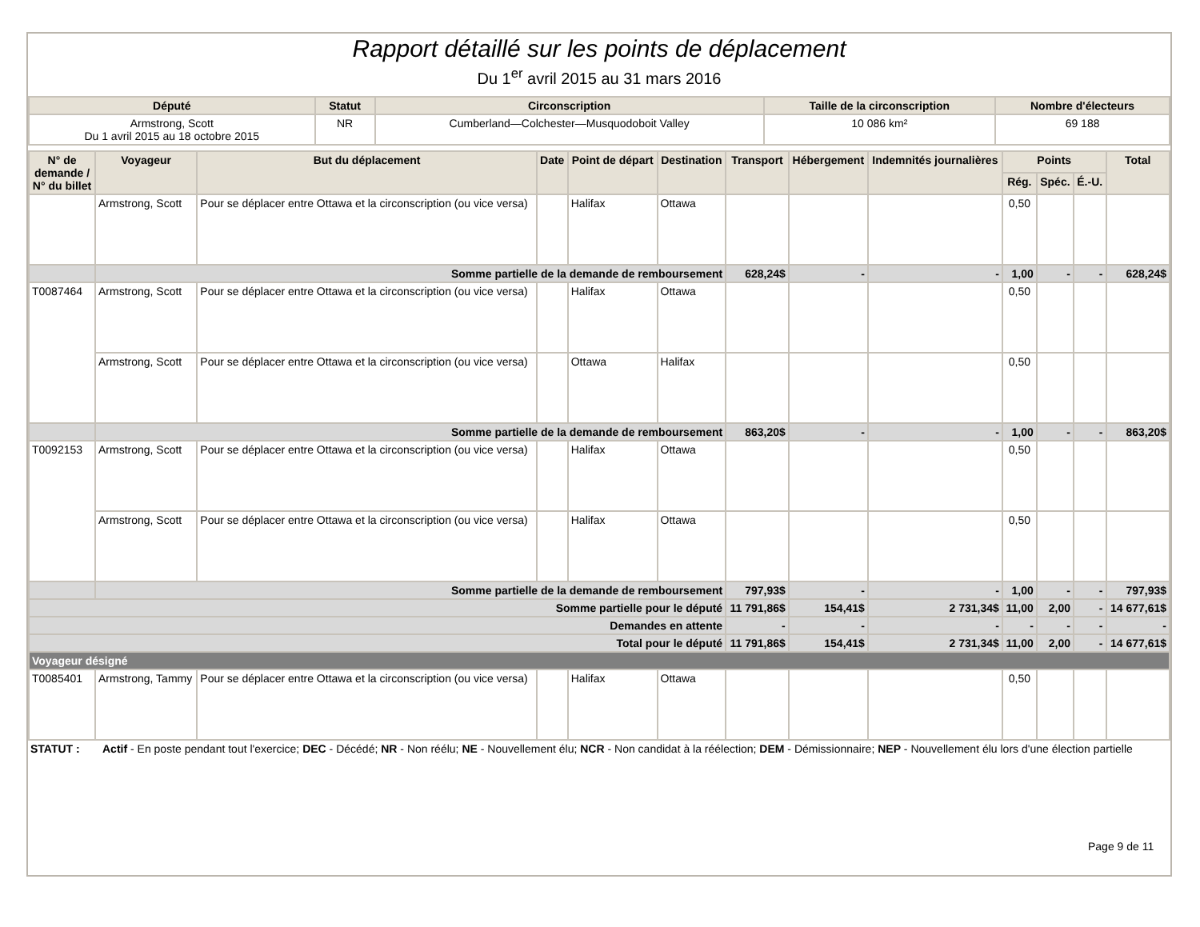Rapport détaillé sur les points de déplacement
Du 1<sup>er</sup> avril 2015 au 31 mars 2016
| Député | Statut | Circonscription | Taille de la circonscription | Nombre d'électeurs |
| --- | --- | --- | --- | --- |
| Armstrong, Scott Du 1 avril 2015 au 18 octobre 2015 | NR | Cumberland—Colchester—Musquodoboit Valley | 10 086 km² | 69 188 |
| N° de demande / N° du billet | Voyageur | But du déplacement | Date | Point de départ | Destination | Transport | Hébergement | Indemnités journalières | Points | | | Total |
| --- | --- | --- | --- | --- | --- | --- | --- | --- | --- | --- | --- | --- |
| | | | | | | | | | Rég. | Spéc. | É.-U. | |
| | Armstrong, Scott | Pour se déplacer entre Ottawa et la circonscription (ou vice versa) | | Halifax | Ottawa | | | | 0,50 | | | |
| | Somme partielle de la demande de remboursement | | | | | 628,24$ | - | - | 1,00 | - | - | 628,24$ |
| T0087464 | Armstrong, Scott | Pour se déplacer entre Ottawa et la circonscription (ou vice versa) | | Halifax | Ottawa | | | | 0,50 | | | |
| | Armstrong, Scott | Pour se déplacer entre Ottawa et la circonscription (ou vice versa) | | Ottawa | Halifax | | | | 0,50 | | | |
| | Somme partielle de la demande de remboursement | | | | | 863,20$ | - | - | 1,00 | - | - | 863,20$ |
| T0092153 | Armstrong, Scott | Pour se déplacer entre Ottawa et la circonscription (ou vice versa) | | Halifax | Ottawa | | | | 0,50 | | | |
| | Armstrong, Scott | Pour se déplacer entre Ottawa et la circonscription (ou vice versa) | | Halifax | Ottawa | | | | 0,50 | | | |
| | Somme partielle de la demande de remboursement | | | | | 797,93$ | - | - | 1,00 | - | - | 797,93$ |
| Somme partielle pour le député | | | | | | 11 791,86$ | 154,41$ | 2 731,34$ | 11,00 | 2,00 | - | 14 677,61$ |
| Demandes en attente | | | | | | - | - | - | - | - | - | - |
| Total pour le député | | | | | | 11 791,86$ | 154,41$ | 2 731,34$ | 11,00 | 2,00 | - | 14 677,61$ |
| Voyageur désigné | | | | | | | | | | | | |
| T0085401 | Armstrong, Tammy | Pour se déplacer entre Ottawa et la circonscription (ou vice versa) | | Halifax | Ottawa | | | | 0,50 | | | |
STATUT : Actif - En poste pendant tout l'exercice; DEC - Décédé; NR - Non réélu; NE - Nouvellement élu; NCR - Non candidat à la réélection; DEM - Démissionnaire; NEP - Nouvellement élu lors d'une élection partielle
Page 9 de 11